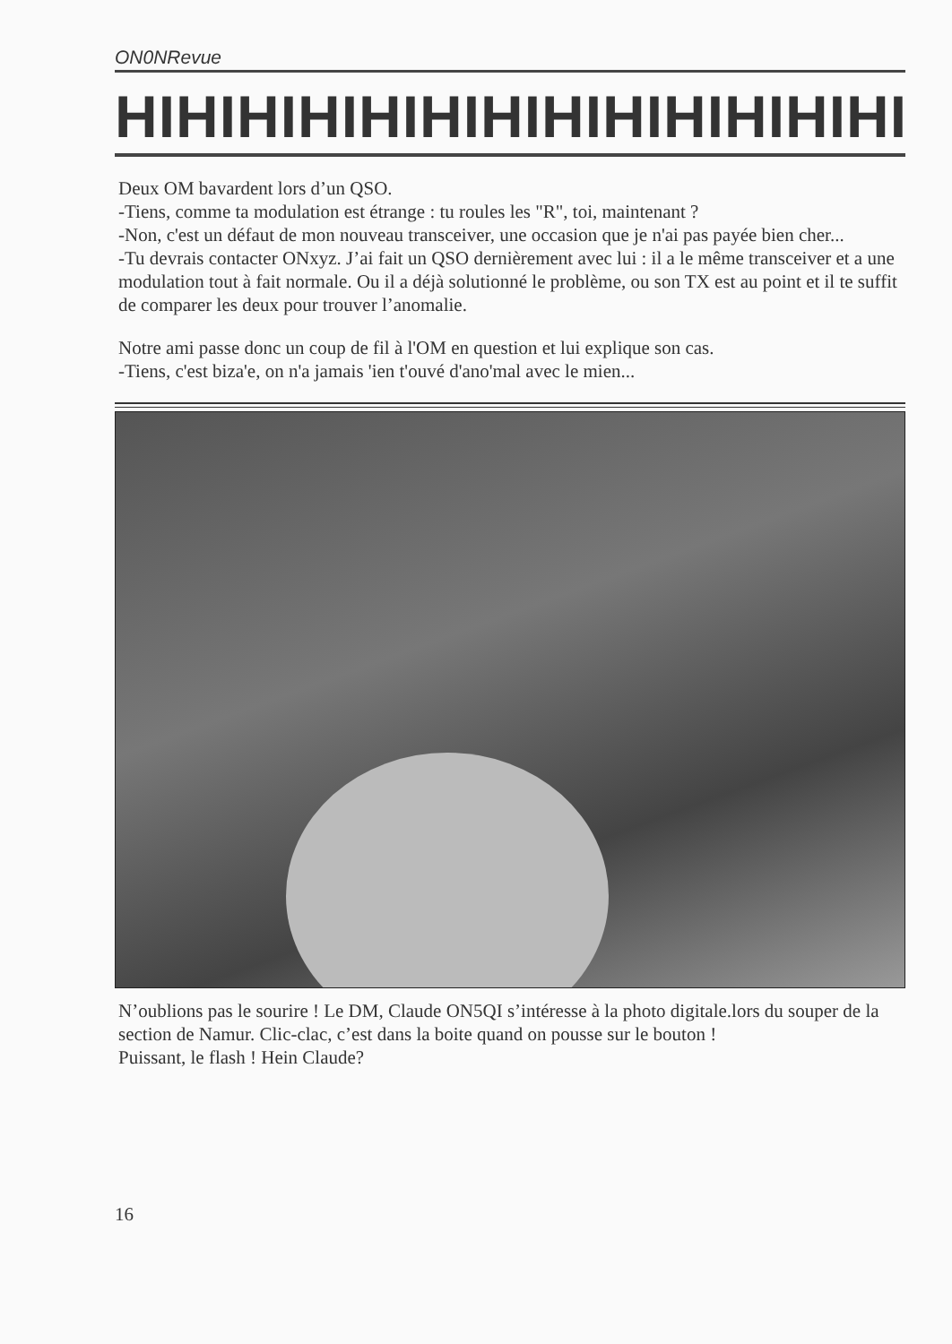ON0NRevue
HIHIHIHIHIHIHIHIHIHIHIHIHI
Deux OM bavardent lors d’un QSO.
-Tiens, comme ta modulation est étrange : tu roules les "R", toi, maintenant ?
-Non, c'est un défaut de mon nouveau transceiver, une occasion que je n'ai pas payée bien cher...
-Tu devrais contacter ONxyz. J’ai fait un QSO dernièrement avec lui : il a le même transceiver et a une modulation tout à fait normale. Ou il a déjà solutionné le problème, ou son TX est au point et il te suffit de comparer les deux pour trouver l’anomalie.
Notre ami passe donc un coup de fil à l'OM en question et lui explique son cas.
-Tiens, c'est biza'e, on n'a jamais 'ien t'ouvé d'ano'mal avec le mien...
N’oublions pas le sourire ! Le DM, Claude ON5QI s’intéresse à la photo digitale.lors du souper de la section de Namur. Clic-clac, c’est dans la boite quand on pousse sur le bouton !
Puissant, le flash ! Hein Claude?
16